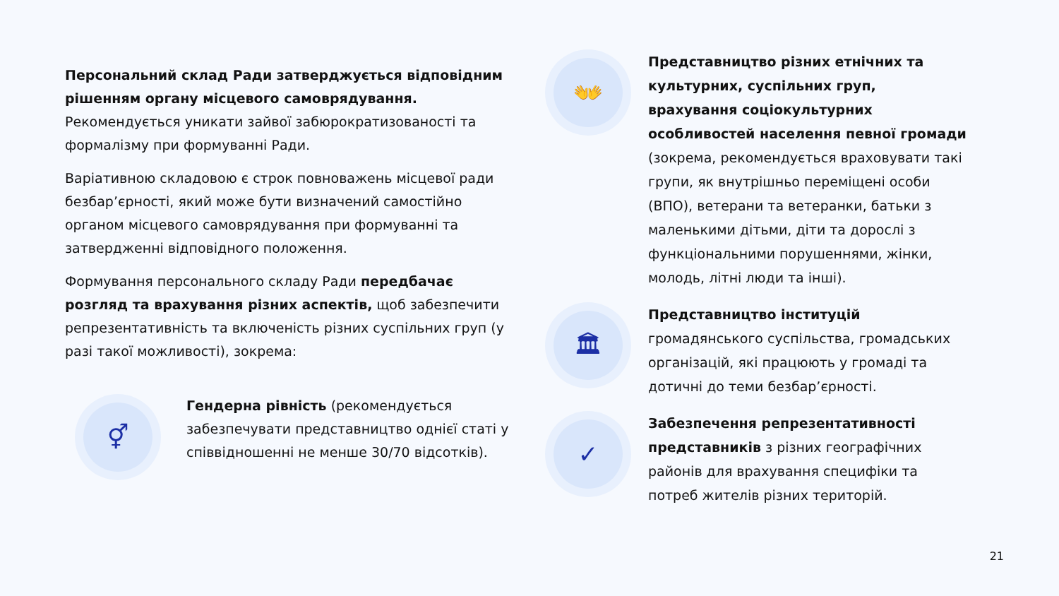Персональний склад Ради затверджується відповідним рішенням органу місцевого самоврядування. Рекомендується уникати зайвої забюрократизованості та формалізму при формуванні Ради.
Варіативною складовою є строк повноважень місцевої ради безбар’єрності, який може бути визначений самостійно органом місцевого самоврядування при формуванні та затвердженні відповідного положення.
Формування персонального складу Ради передбачає розгляд та врахування різних аспектів, щоб забезпечити репрезентативність та включеність різних суспільних груп (у разі такої можливості), зокрема:
⚥
Гендерна рівність (рекомендується забезпечувати представництво однієї статі у співвідношенні не менше 30/70 відсотків).
👐
Представництво різних етнічних та культурних, суспільних груп, врахування соціокультурних особливостей населення певної громади (зокрема, рекомендується враховувати такі групи, як внутрішньо переміщені особи (ВПО), ветерани та ветеранки, батьки з маленькими дітьми, діти та дорослі з функціональними порушеннями, жінки, молодь, літні люди та інші).
🏛
Представництво інституцій громадянського суспільства, громадських організацій, які працюють у громаді та дотичні до теми безбар’єрності.
✓
Забезпечення репрезентативності представників з різних географічних районів для врахування специфіки та потреб жителів різних територій.
21